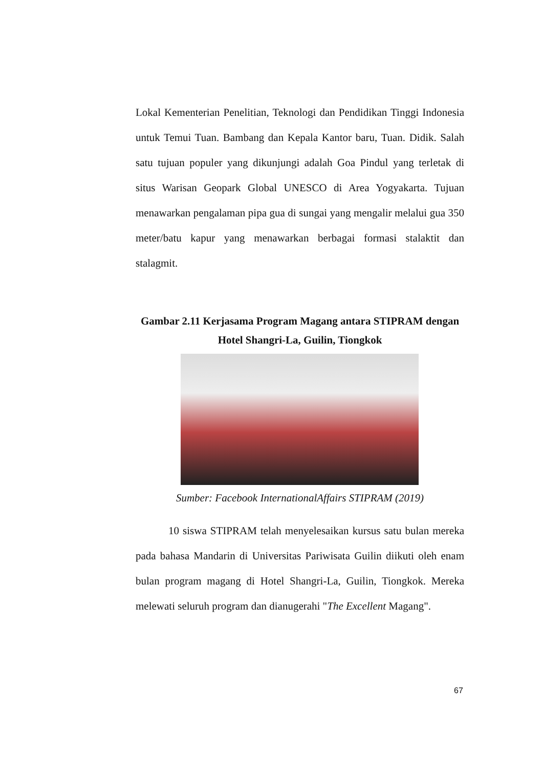Lokal Kementerian Penelitian, Teknologi dan Pendidikan Tinggi Indonesia untuk Temui Tuan. Bambang dan Kepala Kantor baru, Tuan. Didik. Salah satu tujuan populer yang dikunjungi adalah Goa Pindul yang terletak di situs Warisan Geopark Global UNESCO di Area Yogyakarta. Tujuan menawarkan pengalaman pipa gua di sungai yang mengalir melalui gua 350 meter/batu kapur yang menawarkan berbagai formasi stalaktit dan stalagmit.
Gambar 2.11 Kerjasama Program Magang antara STIPRAM dengan
Hotel Shangri-La, Guilin, Tiongkok
Sumber: Facebook InternationalAffairs STIPRAM (2019)
10 siswa STIPRAM telah menyelesaikan kursus satu bulan mereka pada bahasa Mandarin di Universitas Pariwisata Guilin diikuti oleh enam bulan program magang di Hotel Shangri-La, Guilin, Tiongkok. Mereka melewati seluruh program dan dianugerahi "The Excellent Magang".
67